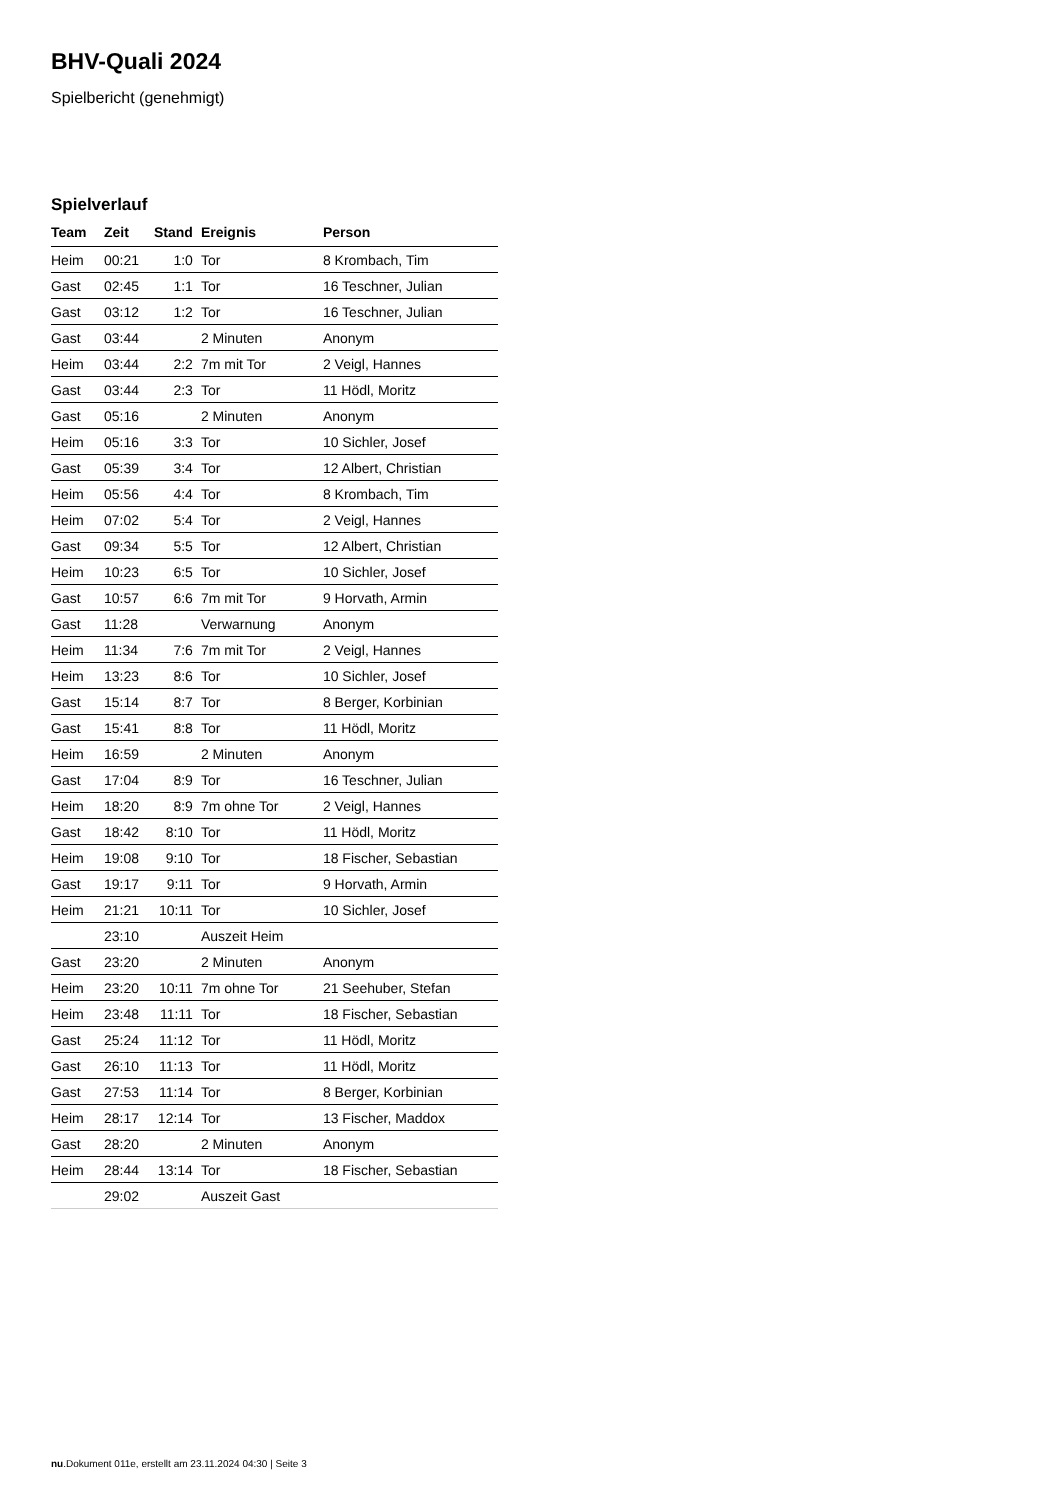BHV-Quali 2024
Spielbericht (genehmigt)
Spielverlauf
| Team | Zeit | Stand | Ereignis | Person |
| --- | --- | --- | --- | --- |
| Heim | 00:21 | 1:0 | Tor | 8 Krombach, Tim |
| Gast | 02:45 | 1:1 | Tor | 16 Teschner, Julian |
| Gast | 03:12 | 1:2 | Tor | 16 Teschner, Julian |
| Gast | 03:44 | | 2 Minuten | Anonym |
| Heim | 03:44 | 2:2 | 7m mit Tor | 2 Veigl, Hannes |
| Gast | 03:44 | 2:3 | Tor | 11 Hödl, Moritz |
| Gast | 05:16 | | 2 Minuten | Anonym |
| Heim | 05:16 | 3:3 | Tor | 10 Sichler, Josef |
| Gast | 05:39 | 3:4 | Tor | 12 Albert, Christian |
| Heim | 05:56 | 4:4 | Tor | 8 Krombach, Tim |
| Heim | 07:02 | 5:4 | Tor | 2 Veigl, Hannes |
| Gast | 09:34 | 5:5 | Tor | 12 Albert, Christian |
| Heim | 10:23 | 6:5 | Tor | 10 Sichler, Josef |
| Gast | 10:57 | 6:6 | 7m mit Tor | 9 Horvath, Armin |
| Gast | 11:28 | | Verwarnung | Anonym |
| Heim | 11:34 | 7:6 | 7m mit Tor | 2 Veigl, Hannes |
| Heim | 13:23 | 8:6 | Tor | 10 Sichler, Josef |
| Gast | 15:14 | 8:7 | Tor | 8 Berger, Korbinian |
| Gast | 15:41 | 8:8 | Tor | 11 Hödl, Moritz |
| Heim | 16:59 | | 2 Minuten | Anonym |
| Gast | 17:04 | 8:9 | Tor | 16 Teschner, Julian |
| Heim | 18:20 | 8:9 | 7m ohne Tor | 2 Veigl, Hannes |
| Gast | 18:42 | 8:10 | Tor | 11 Hödl, Moritz |
| Heim | 19:08 | 9:10 | Tor | 18 Fischer, Sebastian |
| Gast | 19:17 | 9:11 | Tor | 9 Horvath, Armin |
| Heim | 21:21 | 10:11 | Tor | 10 Sichler, Josef |
| | 23:10 | | Auszeit Heim | |
| Gast | 23:20 | | 2 Minuten | Anonym |
| Heim | 23:20 | 10:11 | 7m ohne Tor | 21 Seehuber, Stefan |
| Heim | 23:48 | 11:11 | Tor | 18 Fischer, Sebastian |
| Gast | 25:24 | 11:12 | Tor | 11 Hödl, Moritz |
| Gast | 26:10 | 11:13 | Tor | 11 Hödl, Moritz |
| Gast | 27:53 | 11:14 | Tor | 8 Berger, Korbinian |
| Heim | 28:17 | 12:14 | Tor | 13 Fischer, Maddox |
| Gast | 28:20 | | 2 Minuten | Anonym |
| Heim | 28:44 | 13:14 | Tor | 18 Fischer, Sebastian |
| | 29:02 | | Auszeit Gast | |
nu.Dokument 011e, erstellt am 23.11.2024 04:30 | Seite 3